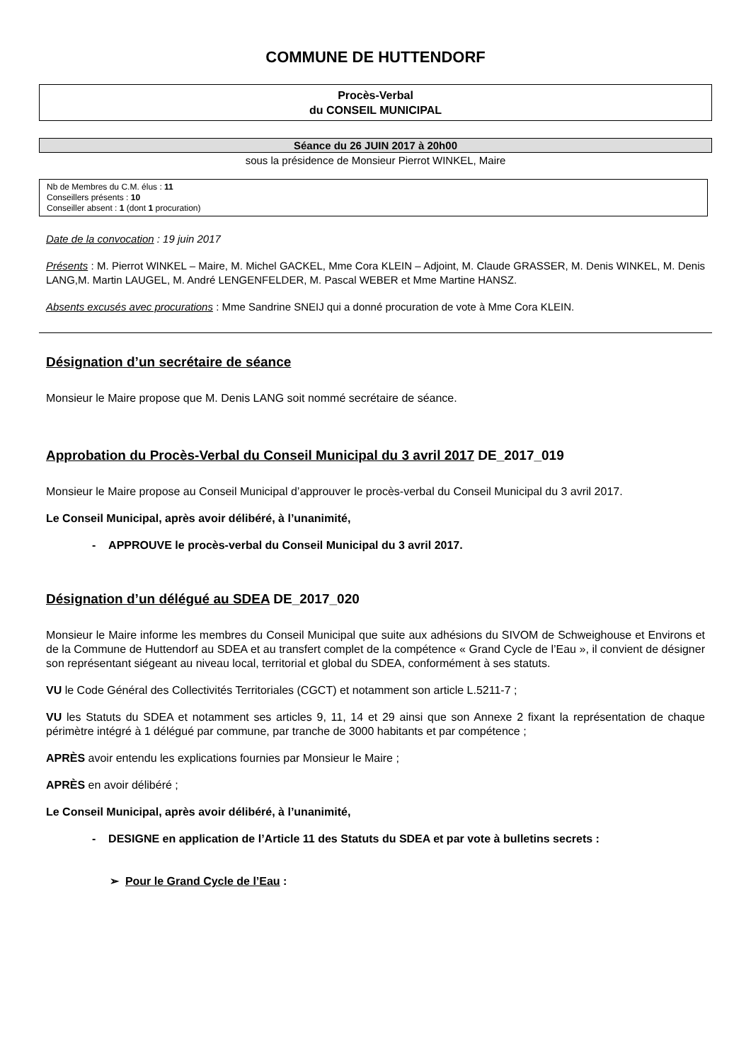COMMUNE DE HUTTENDORF
Procès-Verbal
du CONSEIL MUNICIPAL
Séance du 26 JUIN 2017 à 20h00
sous la présidence de Monsieur Pierrot WINKEL, Maire
Nb de Membres du C.M. élus : 11
Conseillers présents : 10
Conseiller absent : 1 (dont 1 procuration)
Date de la convocation : 19 juin 2017
Présents : M. Pierrot WINKEL – Maire, M. Michel GACKEL, Mme Cora KLEIN – Adjoint, M. Claude GRASSER, M. Denis WINKEL, M. Denis LANG,M. Martin LAUGEL, M. André LENGENFELDER, M. Pascal WEBER et Mme Martine HANSZ.
Absents excusés avec procurations : Mme Sandrine SNEIJ qui a donné procuration de vote à Mme Cora KLEIN.
Désignation d’un secrétaire de séance
Monsieur le Maire propose que M. Denis LANG soit nommé secrétaire de séance.
Approbation du Procès-Verbal du Conseil Municipal du 3 avril 2017 DE_2017_019
Monsieur le Maire propose au Conseil Municipal d’approuver le procès-verbal du Conseil Municipal du 3 avril 2017.
Le Conseil Municipal, après avoir délibéré, à l’unanimité,
- APPROUVE le procès-verbal du Conseil Municipal du 3 avril 2017.
Désignation d’un délégué au SDEA DE_2017_020
Monsieur le Maire informe les membres du Conseil Municipal que suite aux adhésions du SIVOM de Schweighouse et Environs et de la Commune de Huttendorf au SDEA et au transfert complet de la compétence « Grand Cycle de l’Eau », il convient de désigner son représentant siégeant au niveau local, territorial et global du SDEA, conformément à ses statuts.
VU le Code Général des Collectivités Territoriales (CGCT) et notamment son article L.5211-7 ;
VU les Statuts du SDEA et notamment ses articles 9, 11, 14 et 29 ainsi que son Annexe 2 fixant la représentation de chaque périmètre intégré à 1 délégué par commune, par tranche de 3000 habitants et par compétence ;
APRÈS avoir entendu les explications fournies par Monsieur le Maire ;
APRÈS en avoir délibéré ;
Le Conseil Municipal, après avoir délibéré, à l’unanimité,
- DESIGNE en application de l’Article 11 des Statuts du SDEA et par vote à bulletins secrets :
➢ Pour le Grand Cycle de l’Eau :